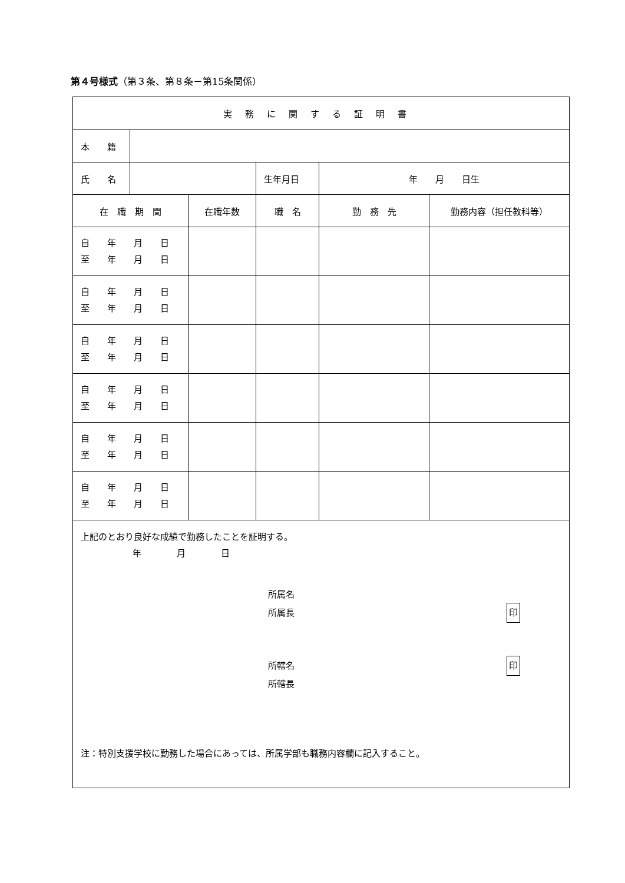第４号様式（第３条、第８条－第15条関係）
| 実務に関する証明書 | | | | | |
| 本 籍 | | | | | |
| 氏 名 | | | 生年月日 | 年 月 日生 | |
| 在 職 期 間 | | 在職年数 | 職 名 | 勤 務 先 | 勤務内容（担任教科等） |
| 自 年 月 日 至 年 月 日 | | | | | |
| 自 年 月 日 至 年 月 日 | | | | | |
| 自 年 月 日 至 年 月 日 | | | | | |
| 自 年 月 日 至 年 月 日 | | | | | |
| 自 年 月 日 至 年 月 日 | | | | | |
| 自 年 月 日 至 年 月 日 | | | | | |
| 上記のとおり良好な成績で勤務したことを証明する。 年 月 日 所属名 所属長 印 所轄名 印 所轄長 注：特別支援学校に勤務した場合にあっては、所属学部も職務内容欄に記入すること。 | | | | | |